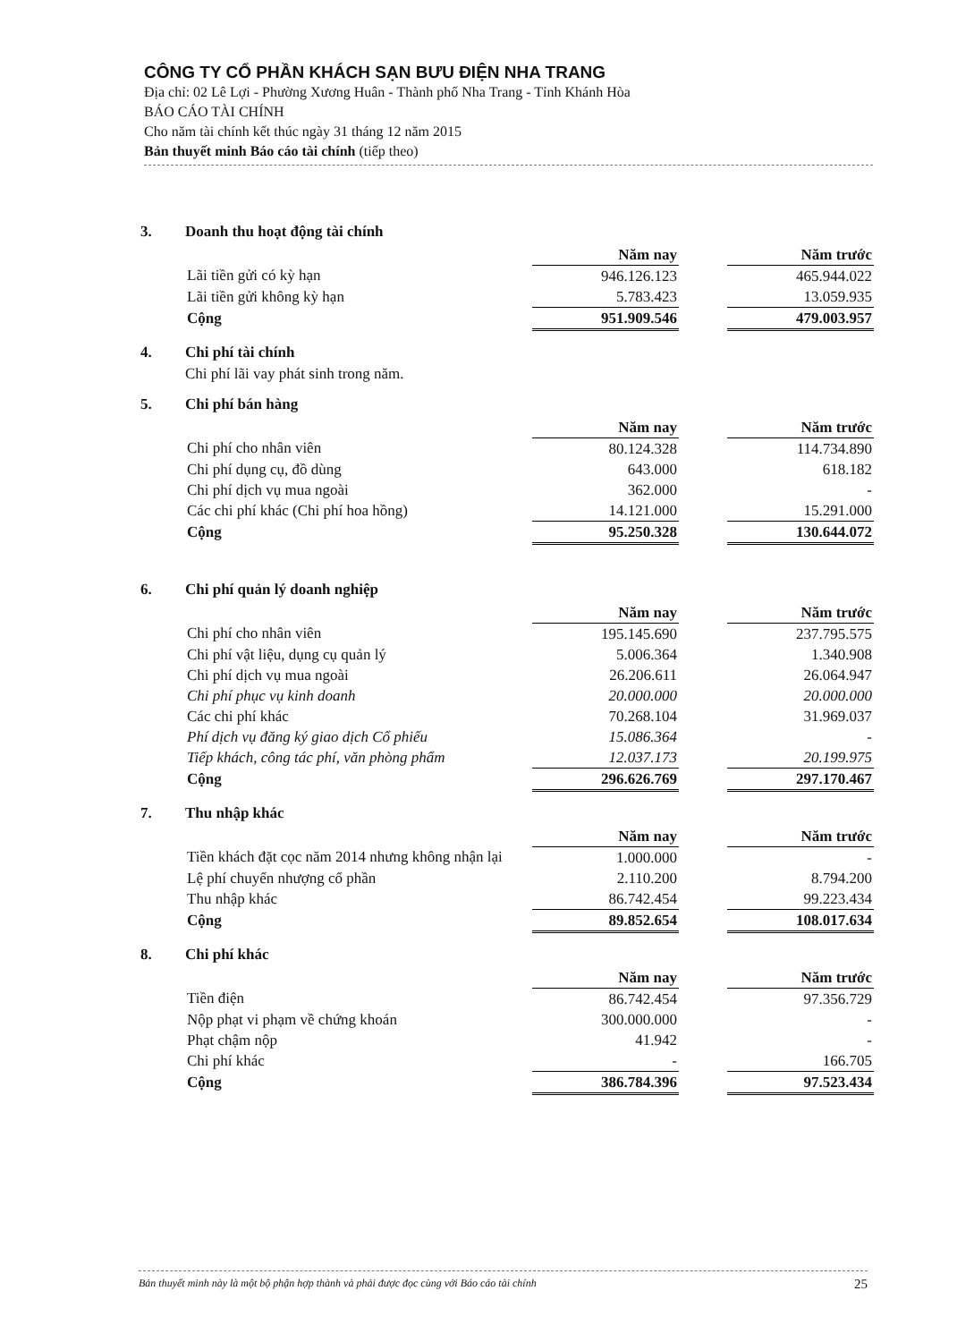CÔNG TY CỔ PHẦN KHÁCH SẠN BƯU ĐIỆN NHA TRANG
Địa chỉ: 02 Lê Lợi - Phường Xương Huân - Thành phố Nha Trang - Tỉnh Khánh Hòa
BÁO CÁO TÀI CHÍNH
Cho năm tài chính kết thúc ngày 31 tháng 12 năm 2015
Bản thuyết minh Báo cáo tài chính (tiếp theo)
3. Doanh thu hoạt động tài chính
| | Năm nay | | Năm trước |
| Lãi tiền gửi có kỳ hạn | 946.126.123 | | 465.944.022 |
| Lãi tiền gửi không kỳ hạn | 5.783.423 | | 13.059.935 |
| Cộng | 951.909.546 | | 479.003.957 |
4. Chi phí tài chính
Chi phí lãi vay phát sinh trong năm.
5. Chi phí bán hàng
| | Năm nay | | Năm trước |
| Chi phí cho nhân viên | 80.124.328 | | 114.734.890 |
| Chi phí dụng cụ, đồ dùng | 643.000 | | 618.182 |
| Chi phí dịch vụ mua ngoài | 362.000 | | - |
| Các chi phí khác (Chi phí hoa hồng) | 14.121.000 | | 15.291.000 |
| Cộng | 95.250.328 | | 130.644.072 |
6. Chi phí quản lý doanh nghiệp
| | Năm nay | | Năm trước |
| Chi phí cho nhân viên | 195.145.690 | | 237.795.575 |
| Chi phí vật liệu, dụng cụ quản lý | 5.006.364 | | 1.340.908 |
| Chi phí dịch vụ mua ngoài | 26.206.611 | | 26.064.947 |
| Chi phí phục vụ kinh doanh | 20.000.000 | | 20.000.000 |
| Các chi phí khác | 70.268.104 | | 31.969.037 |
| Phí dịch vụ đăng ký giao dịch Cổ phiếu | 15.086.364 | | - |
| Tiếp khách, công tác phí, văn phòng phẩm | 12.037.173 | | 20.199.975 |
| Cộng | 296.626.769 | | 297.170.467 |
7. Thu nhập khác
| | Năm nay | | Năm trước |
| Tiền khách đặt cọc năm 2014 nhưng không nhận lại | 1.000.000 | | - |
| Lệ phí chuyển nhượng cổ phần | 2.110.200 | | 8.794.200 |
| Thu nhập khác | 86.742.454 | | 99.223.434 |
| Cộng | 89.852.654 | | 108.017.634 |
8. Chi phí khác
| | Năm nay | | Năm trước |
| Tiền điện | 86.742.454 | | 97.356.729 |
| Nộp phạt vi phạm về chứng khoán | 300.000.000 | | - |
| Phạt chậm nộp | 41.942 | | - |
| Chi phí khác | - | | 166.705 |
| Cộng | 386.784.396 | | 97.523.434 |
Bản thuyết minh này là một bộ phận hợp thành và phải được đọc cùng với Báo cáo tài chính 25